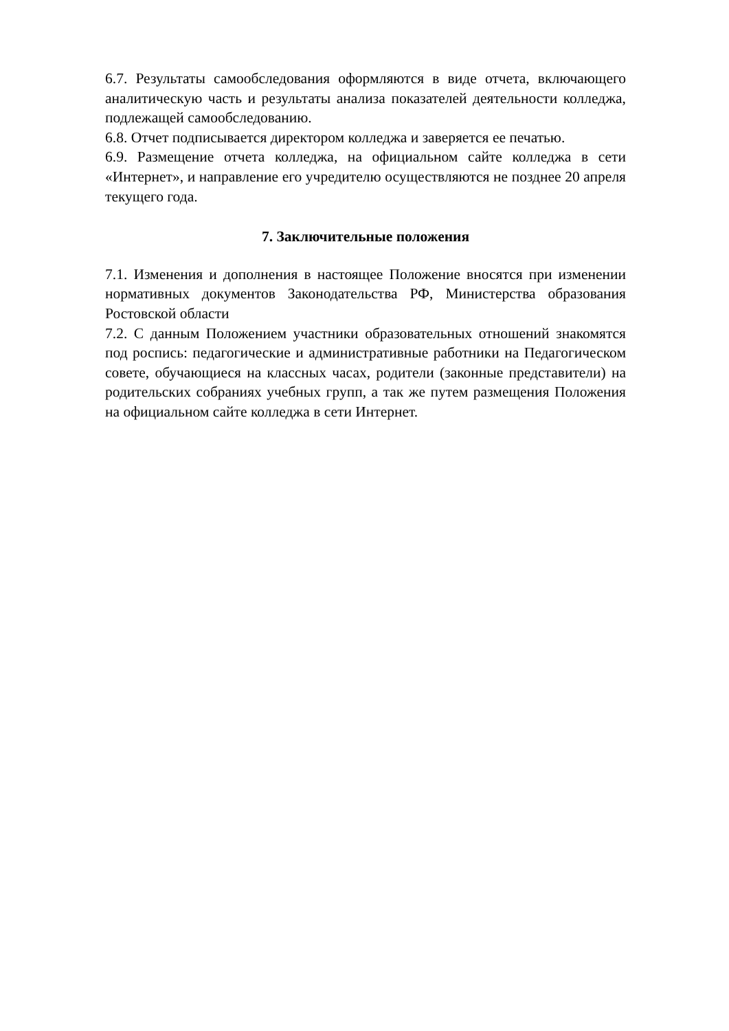6.7. Результаты самообследования оформляются в виде отчета, включающего аналитическую часть и результаты анализа показателей деятельности колледжа, подлежащей самообследованию.
6.8. Отчет подписывается директором колледжа и заверяется ее печатью.
6.9. Размещение отчета колледжа, на официальном сайте колледжа в сети «Интернет», и направление его учредителю осуществляются не позднее 20 апреля текущего года.
7. Заключительные положения
7.1. Изменения и дополнения в настоящее Положение вносятся при изменении нормативных документов Законодательства РФ, Министерства образования Ростовской области
7.2. С данным Положением участники образовательных отношений знакомятся под роспись: педагогические и административные работники на Педагогическом совете, обучающиеся на классных часах, родители (законные представители) на родительских собраниях учебных групп, а так же путем размещения Положения на официальном сайте колледжа в сети Интернет.